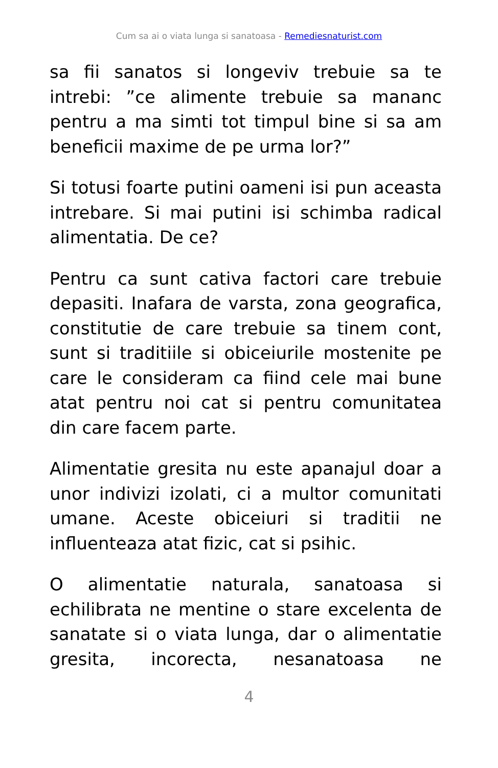Cum sa ai o viata lunga si sanatoasa - Remediesnaturist.com
sa fii sanatos si longeviv trebuie sa te intrebi: ”ce alimente trebuie sa mananc pentru a ma simti tot timpul bine si sa am beneficii maxime de pe urma lor?”
Si totusi foarte putini oameni isi pun aceasta intrebare. Si mai putini isi schimba radical alimentatia. De ce?
Pentru ca sunt cativa factori care trebuie depasiti. Inafara de varsta, zona geografica, constitutie de care trebuie sa tinem cont, sunt si traditiile si obiceiurile mostenite pe care le consideram ca fiind cele mai bune atat pentru noi cat si pentru comunitatea din care facem parte.
Alimentatie gresita nu este apanajul doar a unor indivizi izolati, ci a multor comunitati umane. Aceste obiceiuri si traditii ne influenteaza atat fizic, cat si psihic.
O alimentatie naturala, sanatoasa si echilibrata ne mentine o stare excelenta de sanatate si o viata lunga, dar o alimentatie gresita, incorecta, nesanatoasa ne
4